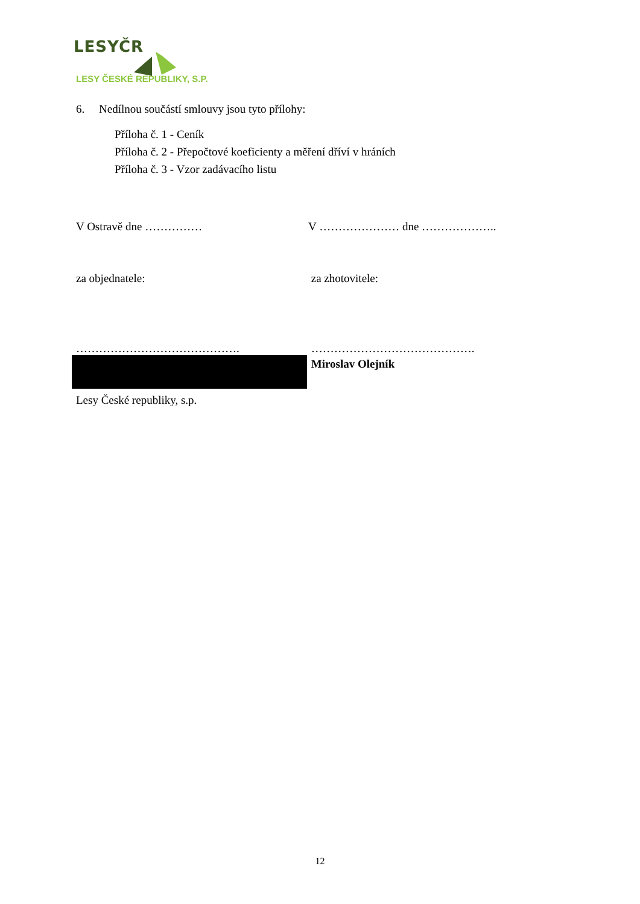LESYČR
LESY ČESKÉ REPUBLIKY, S.P.
6. Nedílnou součástí smlouvy jsou tyto přílohy:
Příloha č. 1 - Ceník
Příloha č. 2 - Přepočtové koeficienty a měření dříví v hráních
Příloha č. 3 - Vzor zadávacího listu
V Ostravě dne …………… V ………………… dne ………………..
za objednatele: za zhotovitele:
……………………………………. …………………………………….
Miroslav Olejník
Lesy České republiky, s.p.
12